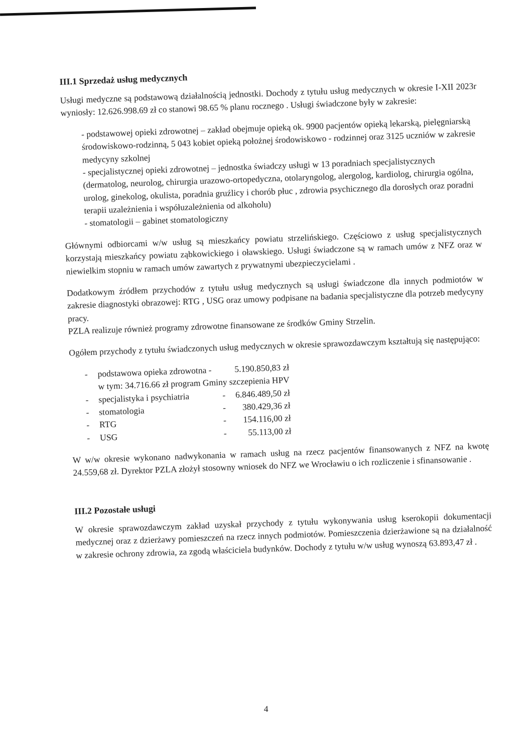III.1 Sprzedaż usług medycznych
Usługi medyczne są podstawową działalnością jednostki. Dochody z tytułu usług medycznych w okresie I-XII 2023r wyniosły: 12.626.998.69 zł co stanowi 98.65 % planu rocznego . Usługi świadczone były w zakresie:
- podstawowej opieki zdrowotnej – zakład obejmuje opieką ok. 9900 pacjentów opieką lekarską, pielęgniarską środowiskowo-rodzinną, 5 043 kobiet opieką położnej środowiskowo - rodzinnej oraz 3125 uczniów w zakresie medycyny szkolnej
- specjalistycznej opieki zdrowotnej – jednostka świadczy usługi w 13 poradniach specjalistycznych (dermatolog, neurolog, chirurgia urazowo-ortopedyczna, otolaryngolog, alergolog, kardiolog, chirurgia ogólna, urolog, ginekolog, okulista, poradnia gruźlicy i chorób płuc , zdrowia psychicznego dla dorosłych oraz poradni terapii uzależnienia i współuzależnienia od alkoholu)
- stomatologii – gabinet stomatologiczny
Głównymi odbiorcami w/w usług są mieszkańcy powiatu strzelińskiego. Częściowo z usług specjalistycznych korzystają mieszkańcy powiatu ząbkowickiego i oławskiego. Usługi świadczone są w ramach umów z NFZ oraz w niewielkim stopniu w ramach umów zawartych z prywatnymi ubezpieczycielami .
Dodatkowym źródłem przychodów z tytułu usług medycznych są usługi świadczone dla innych podmiotów w zakresie diagnostyki obrazowej: RTG , USG oraz umowy podpisane na badania specjalistyczne dla potrzeb medycyny pracy.
PZLA realizuje również programy zdrowotne finansowane ze środków Gminy Strzelin.
Ogółem przychody z tytułu świadczonych usług medycznych w okresie sprawozdawczym kształtują się następująco:
| - | podstawowa opieka zdrowotna - | | 5.190.850,83 zł |
| | w tym: 34.716.66 zł program Gminy szczepienia HPV | | |
| - | specjalistyka i psychiatria | - | 6.846.489,50 zł |
| - | stomatologia | - | 380.429,36 zł |
| - | RTG | - | 154.116,00 zł |
| - | USG | - | 55.113,00 zł |
W w/w okresie wykonano nadwykonania w ramach usług na rzecz pacjentów finansowanych z NFZ na kwotę 24.559,68 zł. Dyrektor PZLA złożył stosowny wniosek do NFZ we Wrocławiu o ich rozliczenie i sfinansowanie .
III.2 Pozostałe usługi
W okresie sprawozdawczym zakład uzyskał przychody z tytułu wykonywania usług kserokopii dokumentacji medycznej oraz z dzierżawy pomieszczeń na rzecz innych podmiotów. Pomieszczenia dzierżawione są na działalność w zakresie ochrony zdrowia, za zgodą właściciela budynków. Dochody z tytułu w/w usług wynoszą 63.893,47 zł .
4